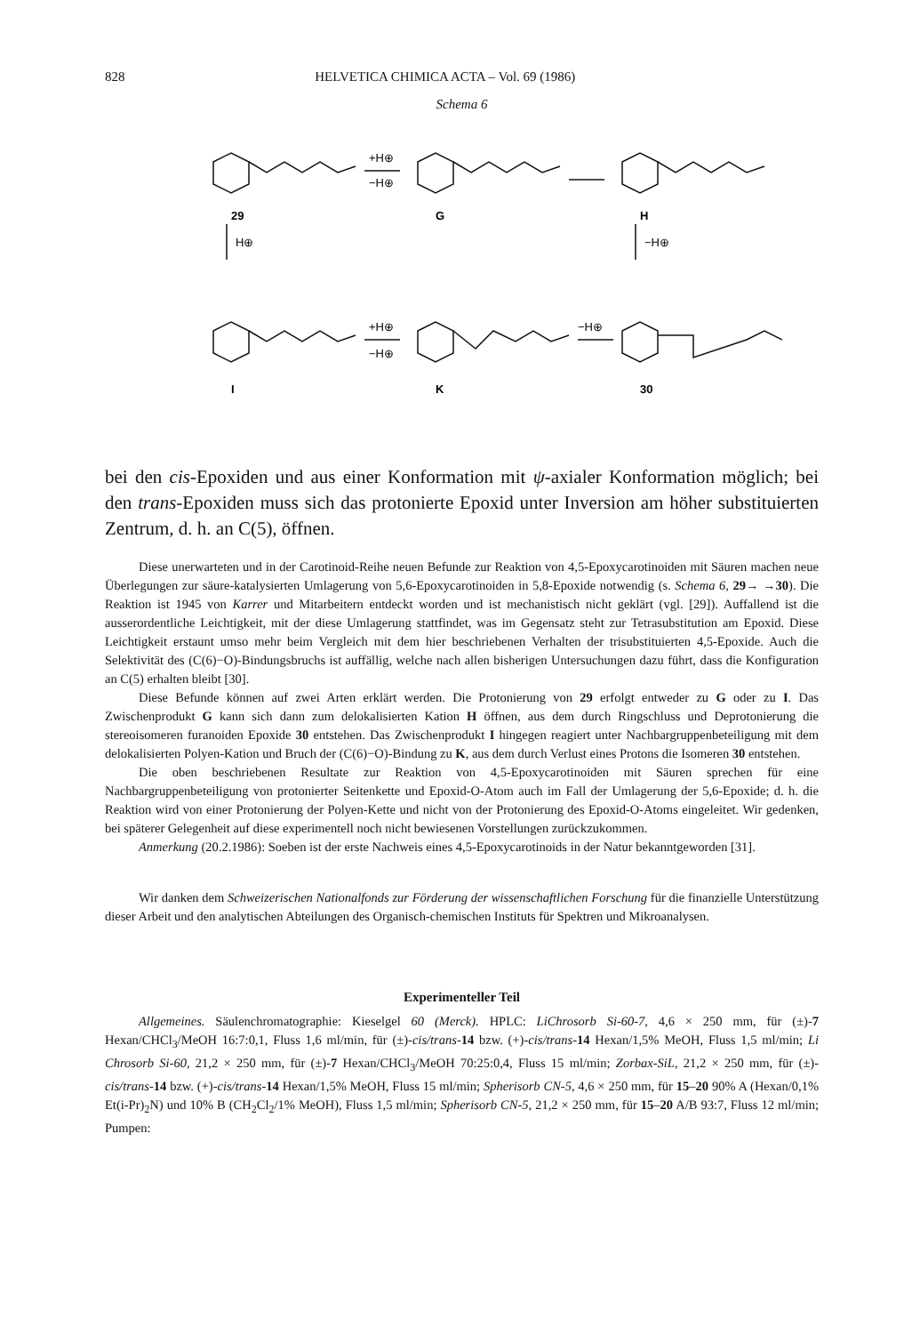828 HELVETICA CHIMICA ACTA – Vol. 69 (1986)
Schema 6
+H⊕
−H⊕
29
G
H
H⊕
−H⊕
+H⊕
−H⊕
−H⊕
I
K
30
bei den cis-Epoxiden und aus einer Konformation mit ψ-axialer Konformation möglich; bei den trans-Epoxiden muss sich das protonierte Epoxid unter Inversion am höher substituierten Zentrum, d. h. an C(5), öffnen.
Diese unerwarteten und in der Carotinoid-Reihe neuen Befunde zur Reaktion von 4,5-Epoxycarotinoiden mit Säuren machen neue Überlegungen zur säure-katalysierten Umlagerung von 5,6-Epoxycarotinoiden in 5,8-Epoxide notwendig (s. Schema 6, 29→ →30). Die Reaktion ist 1945 von Karrer und Mitarbeitern entdeckt worden und ist mechanistisch nicht geklärt (vgl. [29]). Auffallend ist die ausserordentliche Leichtigkeit, mit der diese Umlagerung stattfindet, was im Gegensatz steht zur Tetrasubstitution am Epoxid. Diese Leichtigkeit erstaunt umso mehr beim Vergleich mit dem hier beschriebenen Verhalten der trisubstituierten 4,5-Epoxide. Auch die Selektivität des (C(6)−O)-Bindungsbruchs ist auffällig, welche nach allen bisherigen Untersuchungen dazu führt, dass die Konfiguration an C(5) erhalten bleibt [30].
Diese Befunde können auf zwei Arten erklärt werden. Die Protonierung von 29 erfolgt entweder zu G oder zu I. Das Zwischenprodukt G kann sich dann zum delokalisierten Kation H öffnen, aus dem durch Ringschluss und Deprotonierung die stereoisomeren furanoiden Epoxide 30 entstehen. Das Zwischenprodukt I hingegen reagiert unter Nachbargruppenbeteiligung mit dem delokalisierten Polyen-Kation und Bruch der (C(6)−O)-Bindung zu K, aus dem durch Verlust eines Protons die Isomeren 30 entstehen.
Die oben beschriebenen Resultate zur Reaktion von 4,5-Epoxycarotinoiden mit Säuren sprechen für eine Nachbargruppenbeteiligung von protonierter Seitenkette und Epoxid-O-Atom auch im Fall der Umlagerung der 5,6-Epoxide; d. h. die Reaktion wird von einer Protonierung der Polyen-Kette und nicht von der Protonierung des Epoxid-O-Atoms eingeleitet. Wir gedenken, bei späterer Gelegenheit auf diese experimentell noch nicht bewiesenen Vorstellungen zurückzukommen.
Anmerkung (20.2.1986): Soeben ist der erste Nachweis eines 4,5-Epoxycarotinoids in der Natur bekanntgeworden [31].
Wir danken dem Schweizerischen Nationalfonds zur Förderung der wissenschaftlichen Forschung für die finanzielle Unterstützung dieser Arbeit und den analytischen Abteilungen des Organisch-chemischen Instituts für Spektren und Mikroanalysen.
Experimenteller Teil
Allgemeines. Säulenchromatographie: Kieselgel 60 (Merck). HPLC: LiChrosorb Si-60-7, 4,6 × 250 mm, für (±)-7 Hexan/CHCl<sub>3</sub>/MeOH 16:7:0,1, Fluss 1,6 ml/min, für (±)-cis/trans-14 bzw. (+)-cis/trans-14 Hexan/1,5% MeOH, Fluss 1,5 ml/min; Li Chrosorb Si-60, 21,2 × 250 mm, für (±)-7 Hexan/CHCl<sub>3</sub>/MeOH 70:25:0,4, Fluss 15 ml/min; Zorbax-SiL, 21,2 × 250 mm, für (±)-cis/trans-14 bzw. (+)-cis/trans-14 Hexan/1,5% MeOH, Fluss 15 ml/min; Spherisorb CN-5, 4,6 × 250 mm, für 15–20 90% A (Hexan/0,1% Et(i-Pr)<sub>2</sub>N) und 10% B (CH<sub>2</sub>Cl<sub>2</sub>/1% MeOH), Fluss 1,5 ml/min; Spherisorb CN-5, 21,2 × 250 mm, für 15–20 A/B 93:7, Fluss 12 ml/min; Pumpen: